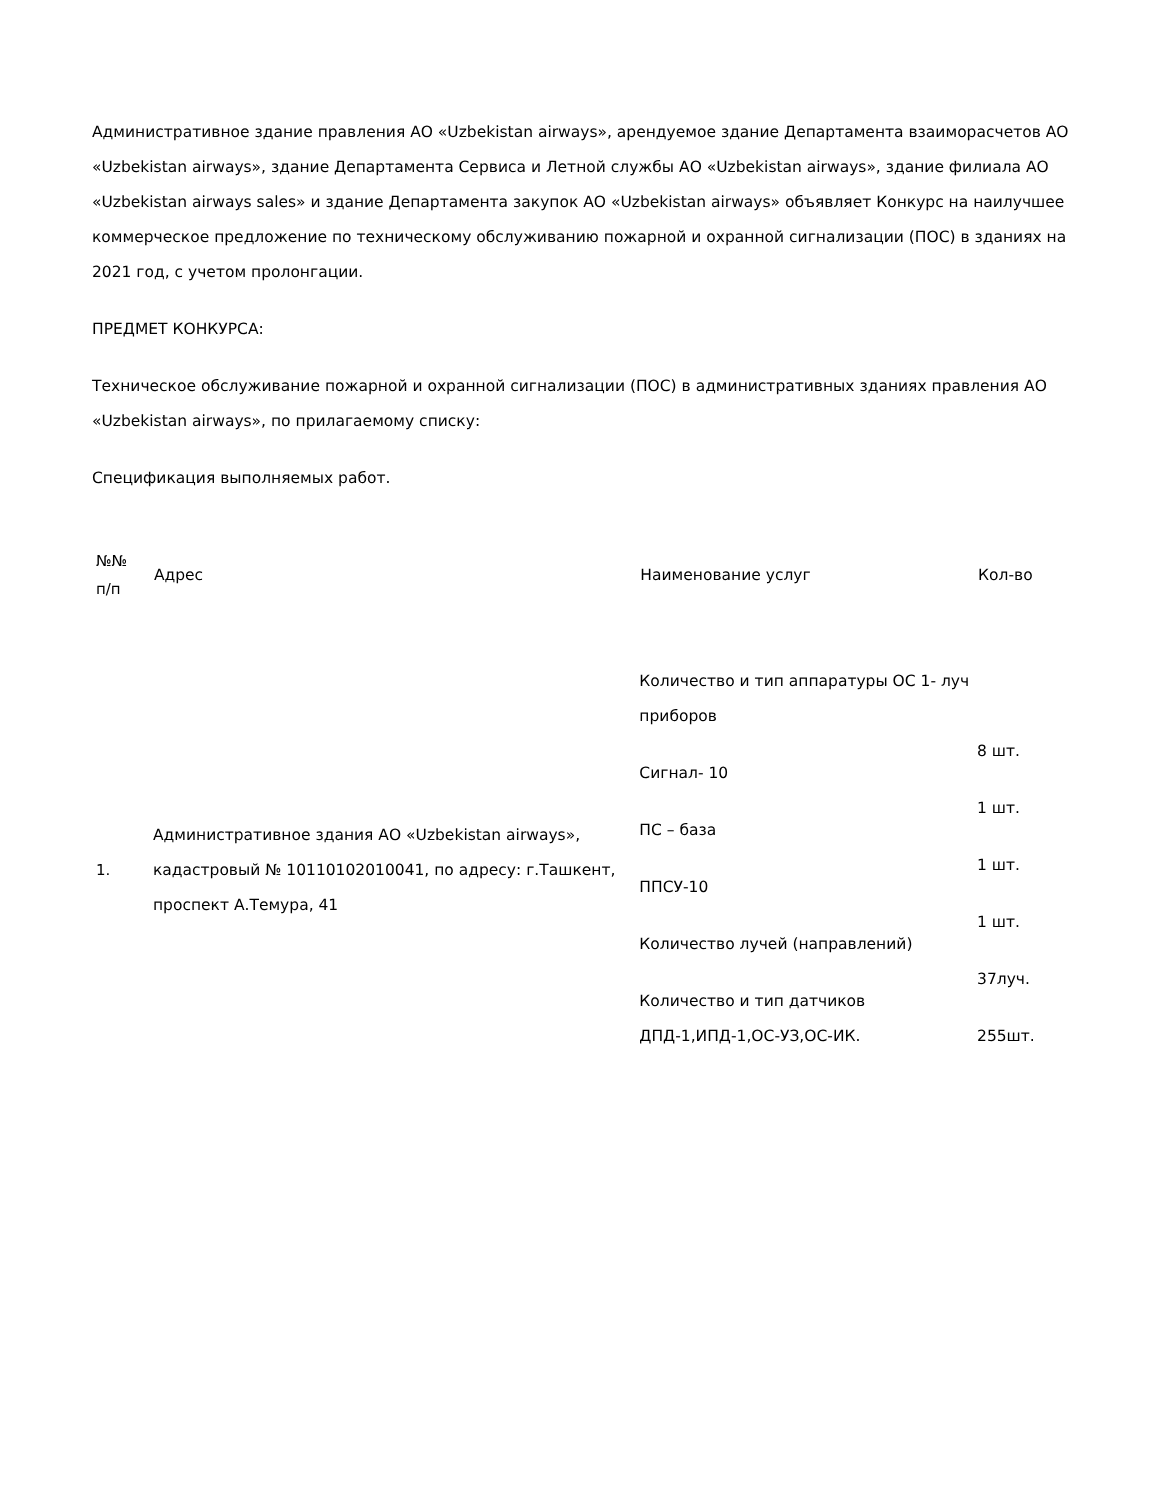Административное здание правления АО «Uzbekistan airways», арендуемое здание Департамента взаиморасчетов АО «Uzbekistan airways», здание Департамента Сервиса и Летной службы АО «Uzbekistan airways», здание филиала АО «Uzbekistan airways sales» и здание Департамента закупок АО «Uzbekistan airways» объявляет Конкурс на наилучшее коммерческое предложение по техническому обслуживанию пожарной и охранной сигнализации (ПОС) в зданиях на 2021 год, с учетом пролонгации.
ПРЕДМЕТ КОНКУРСА:
Техническое обслуживание пожарной и охранной сигнализации (ПОС) в административных зданиях правления АО «Uzbekistan airways», по прилагаемому списку:
Спецификация выполняемых работ.
| №№ п/п | Адрес | Наименование услуг | Кол-во |
| --- | --- | --- | --- |
| 1. | Административное здания АО «Uzbekistan airways», кадастровый № 10110102010041, по адресу: г.Ташкент, проспект А.Темура, 41 | Количество и тип аппаратуры ОС 1- луч приборов Сигнал- 10 ПС – база ППСУ-10 Количество лучей (направлений) Количество и тип датчиков ДПД-1,ИПД-1,ОС-УЗ,ОС-ИК. | 8 шт. 1 шт. 1 шт. 1 шт. 37луч. 255шт. |